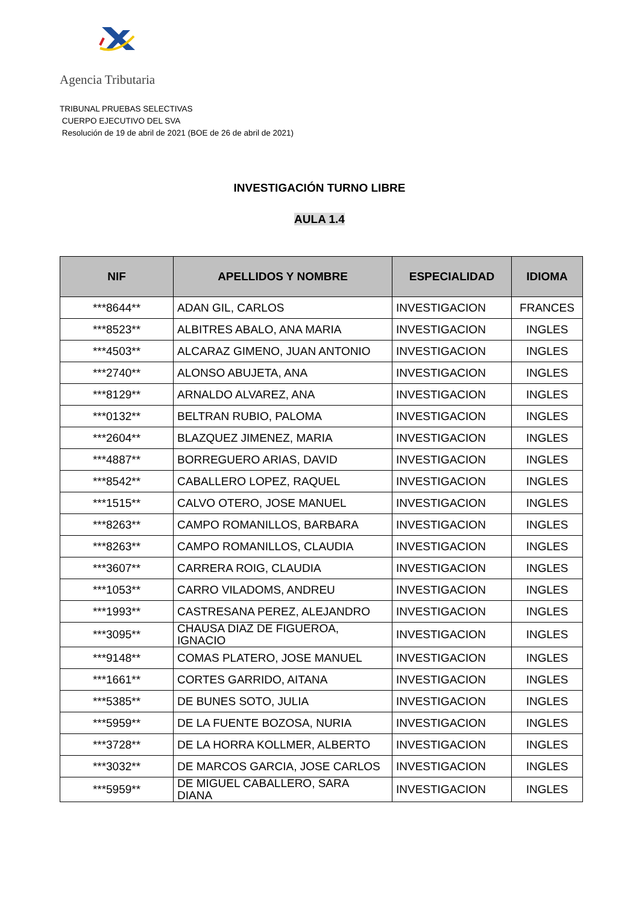Agencia Tributaria
TRIBUNAL PRUEBAS SELECTIVAS
CUERPO EJECUTIVO DEL SVA
Resolución de 19 de abril de 2021 (BOE de 26 de abril de 2021)
INVESTIGACIÓN TURNO LIBRE
AULA 1.4
| NIF | APELLIDOS Y NOMBRE | ESPECIALIDAD | IDIOMA |
| --- | --- | --- | --- |
| ***8644** | ADAN GIL, CARLOS | INVESTIGACION | FRANCES |
| ***8523** | ALBITRES ABALO, ANA MARIA | INVESTIGACION | INGLES |
| ***4503** | ALCARAZ GIMENO, JUAN ANTONIO | INVESTIGACION | INGLES |
| ***2740** | ALONSO ABUJETA, ANA | INVESTIGACION | INGLES |
| ***8129** | ARNALDO ALVAREZ, ANA | INVESTIGACION | INGLES |
| ***0132** | BELTRAN RUBIO, PALOMA | INVESTIGACION | INGLES |
| ***2604** | BLAZQUEZ JIMENEZ, MARIA | INVESTIGACION | INGLES |
| ***4887** | BORREGUERO ARIAS, DAVID | INVESTIGACION | INGLES |
| ***8542** | CABALLERO LOPEZ, RAQUEL | INVESTIGACION | INGLES |
| ***1515** | CALVO OTERO, JOSE MANUEL | INVESTIGACION | INGLES |
| ***8263** | CAMPO ROMANILLOS, BARBARA | INVESTIGACION | INGLES |
| ***8263** | CAMPO ROMANILLOS, CLAUDIA | INVESTIGACION | INGLES |
| ***3607** | CARRERA ROIG, CLAUDIA | INVESTIGACION | INGLES |
| ***1053** | CARRO VILADOMS, ANDREU | INVESTIGACION | INGLES |
| ***1993** | CASTRESANA PEREZ, ALEJANDRO | INVESTIGACION | INGLES |
| ***3095** | CHAUSA DIAZ DE FIGUEROA, IGNACIO | INVESTIGACION | INGLES |
| ***9148** | COMAS PLATERO, JOSE MANUEL | INVESTIGACION | INGLES |
| ***1661** | CORTES GARRIDO, AITANA | INVESTIGACION | INGLES |
| ***5385** | DE BUNES SOTO, JULIA | INVESTIGACION | INGLES |
| ***5959** | DE LA FUENTE BOZOSA, NURIA | INVESTIGACION | INGLES |
| ***3728** | DE LA HORRA KOLLMER, ALBERTO | INVESTIGACION | INGLES |
| ***3032** | DE MARCOS GARCIA, JOSE CARLOS | INVESTIGACION | INGLES |
| ***5959** | DE MIGUEL CABALLERO, SARA DIANA | INVESTIGACION | INGLES |